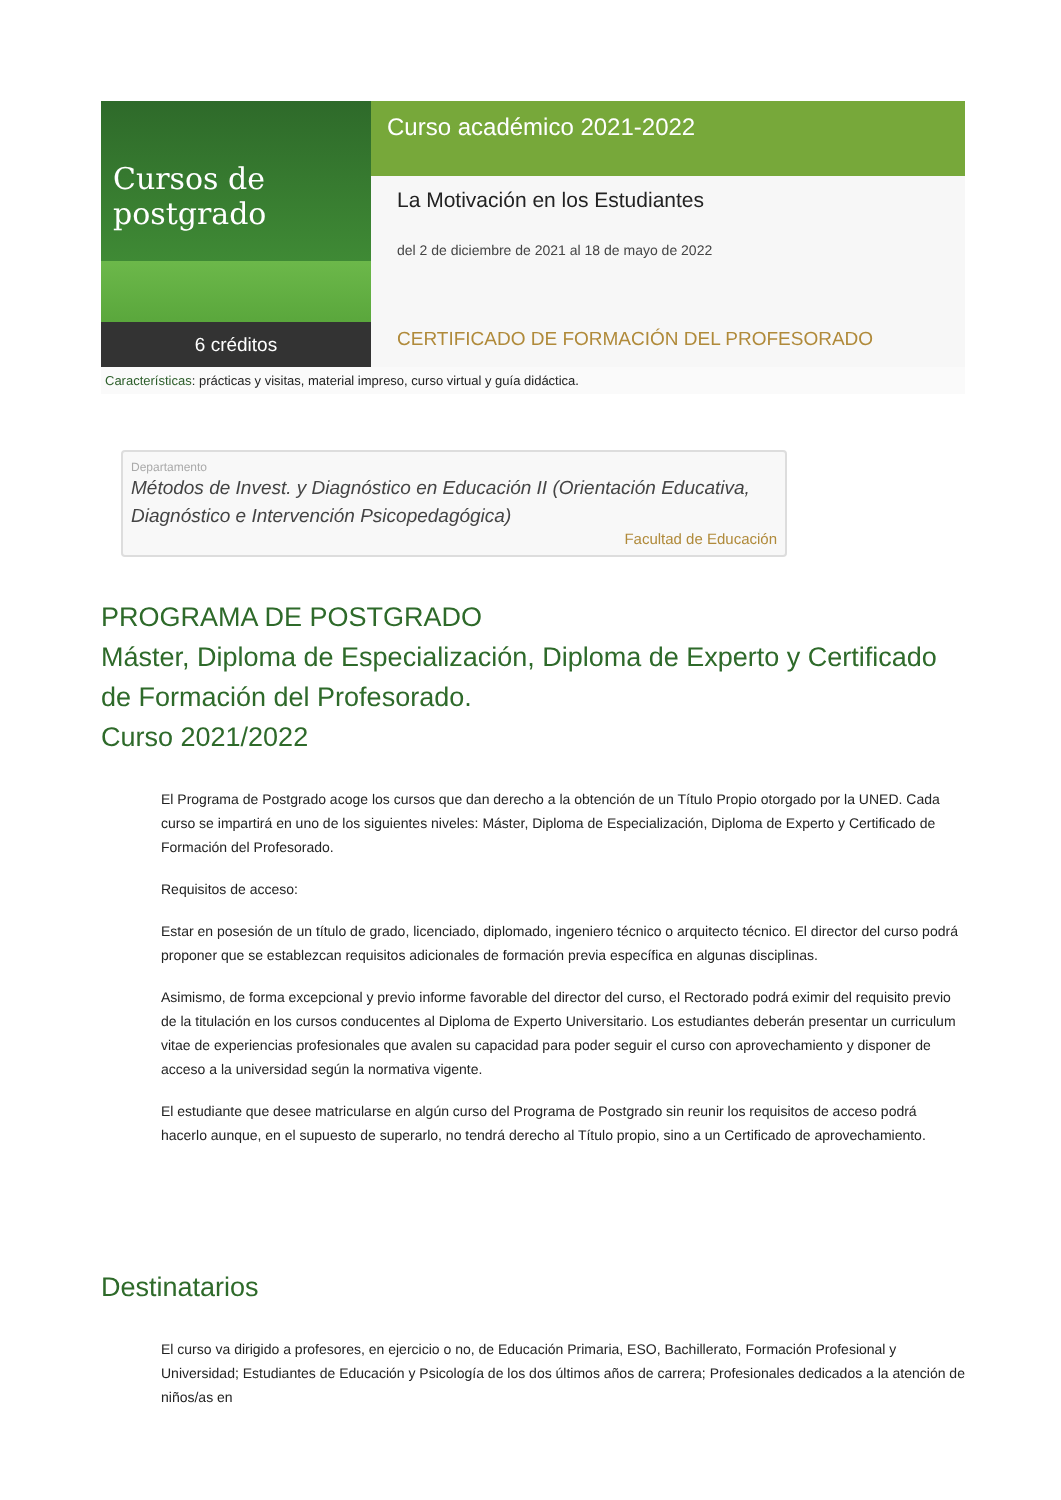Cursos de postgrado
6 créditos
Curso académico 2021-2022
La Motivación en los Estudiantes
del 2 de diciembre de 2021 al 18 de mayo de 2022
CERTIFICADO DE FORMACIÓN DEL PROFESORADO
Características: prácticas y visitas, material impreso, curso virtual y guía didáctica.
Departamento
Métodos de Invest. y Diagnóstico en Educación II (Orientación Educativa, Diagnóstico e Intervención Psicopedagógica)
Facultad de Educación
PROGRAMA DE POSTGRADO
Máster, Diploma de Especialización, Diploma de Experto y Certificado de Formación del Profesorado.
Curso 2021/2022
El Programa de Postgrado acoge los cursos que dan derecho a la obtención de un Título Propio otorgado por la UNED. Cada curso se impartirá en uno de los siguientes niveles: Máster, Diploma de Especialización, Diploma de Experto y Certificado de Formación del Profesorado.
Requisitos de acceso:
Estar en posesión de un título de grado, licenciado, diplomado, ingeniero técnico o arquitecto técnico. El director del curso podrá proponer que se establezcan requisitos adicionales de formación previa específica en algunas disciplinas.
Asimismo, de forma excepcional y previo informe favorable del director del curso, el Rectorado podrá eximir del requisito previo de la titulación en los cursos conducentes al Diploma de Experto Universitario. Los estudiantes deberán presentar un curriculum vitae de experiencias profesionales que avalen su capacidad para poder seguir el curso con aprovechamiento y disponer de acceso a la universidad según la normativa vigente.
El estudiante que desee matricularse en algún curso del Programa de Postgrado sin reunir los requisitos de acceso podrá hacerlo aunque, en el supuesto de superarlo, no tendrá derecho al Título propio, sino a un Certificado de aprovechamiento.
Destinatarios
El curso va dirigido a profesores, en ejercicio o no, de Educación Primaria, ESO, Bachillerato, Formación Profesional y Universidad; Estudiantes de Educación y Psicología de los dos últimos años de carrera; Profesionales dedicados a la atención de niños/as en